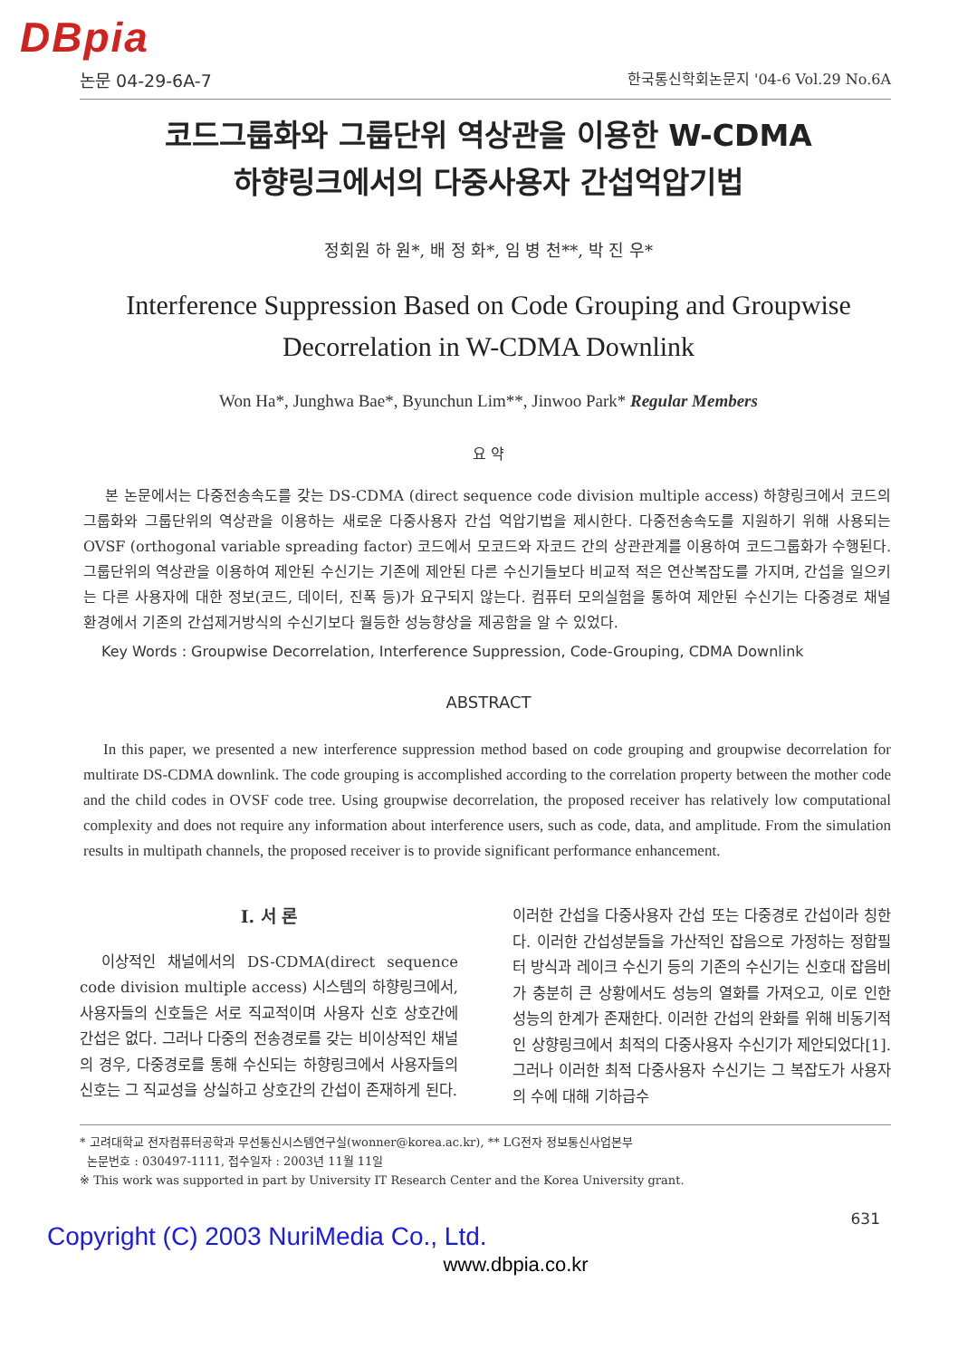DBpia
논문 04-29-6A-7 한국통신학회논문지 '04-6 Vol.29 No.6A
코드그룹화와 그룹단위 역상관을 이용한 W-CDMA
하향링크에서의 다중사용자 간섭억압기법
정회원 하 원*, 배 정 화*, 임 병 천**, 박 진 우*
Interference Suppression Based on Code Grouping and Groupwise
Decorrelation in W-CDMA Downlink
Won Ha*, Junghwa Bae*, Byunchun Lim**, Jinwoo Park* Regular Members
요 약
본 논문에서는 다중전송속도를 갖는 DS-CDMA (direct sequence code division multiple access) 하향링크에서 코드의 그룹화와 그룹단위의 역상관을 이용하는 새로운 다중사용자 간섭 억압기법을 제시한다. 다중전송속도를 지원하기 위해 사용되는 OVSF (orthogonal variable spreading factor) 코드에서 모코드와 자코드 간의 상관관계를 이용하여 코드그룹화가 수행된다. 그룹단위의 역상관을 이용하여 제안된 수신기는 기존에 제안된 다른 수신기들보다 비교적 적은 연산복잡도를 가지며, 간섭을 일으키는 다른 사용자에 대한 정보(코드, 데이터, 진폭 등)가 요구되지 않는다. 컴퓨터 모의실험을 통하여 제안된 수신기는 다중경로 채널 환경에서 기존의 간섭제거방식의 수신기보다 월등한 성능향상을 제공함을 알 수 있었다.
Key Words : Groupwise Decorrelation, Interference Suppression, Code-Grouping, CDMA Downlink
ABSTRACT
In this paper, we presented a new interference suppression method based on code grouping and groupwise decorrelation for multirate DS-CDMA downlink. The code grouping is accomplished according to the correlation property between the mother code and the child codes in OVSF code tree. Using groupwise decorrelation, the proposed receiver has relatively low computational complexity and does not require any information about interference users, such as code, data, and amplitude. From the simulation results in multipath channels, the proposed receiver is to provide significant performance enhancement.
Ⅰ. 서 론
이상적인 채널에서의 DS-CDMA(direct sequence code division multiple access) 시스템의 하향링크에서, 사용자들의 신호들은 서로 직교적이며 사용자 신호 상호간에 간섭은 없다. 그러나 다중의 전송경로를 갖는 비이상적인 채널의 경우, 다중경로를 통해 수신되는 하향링크에서 사용자들의 신호는 그 직교성을 상실하고 상호간의 간섭이 존재하게 된다.
이러한 간섭을 다중사용자 간섭 또는 다중경로 간섭이라 칭한다. 이러한 간섭성분들을 가산적인 잡음으로 가정하는 정합필터 방식과 레이크 수신기 등의 기존의 수신기는 신호대 잡음비가 충분히 큰 상황에서도 성능의 열화를 가져오고, 이로 인한 성능의 한계가 존재한다. 이러한 간섭의 완화를 위해 비동기적인 상향링크에서 최적의 다중사용자 수신기가 제안되었다[1]. 그러나 이러한 최적 다중사용자 수신기는 그 복잡도가 사용자의 수에 대해 기하급수
* 고려대학교 전자컴퓨터공학과 무선통신시스템연구실(wonner@korea.ac.kr), ** LG전자 정보통신사업본부
논문번호 : 030497-1111, 접수일자 : 2003년 11월 11일
※ This work was supported in part by University IT Research Center and the Korea University grant.
631
Copyright (C) 2003 NuriMedia Co., Ltd.
www.dbpia.co.kr